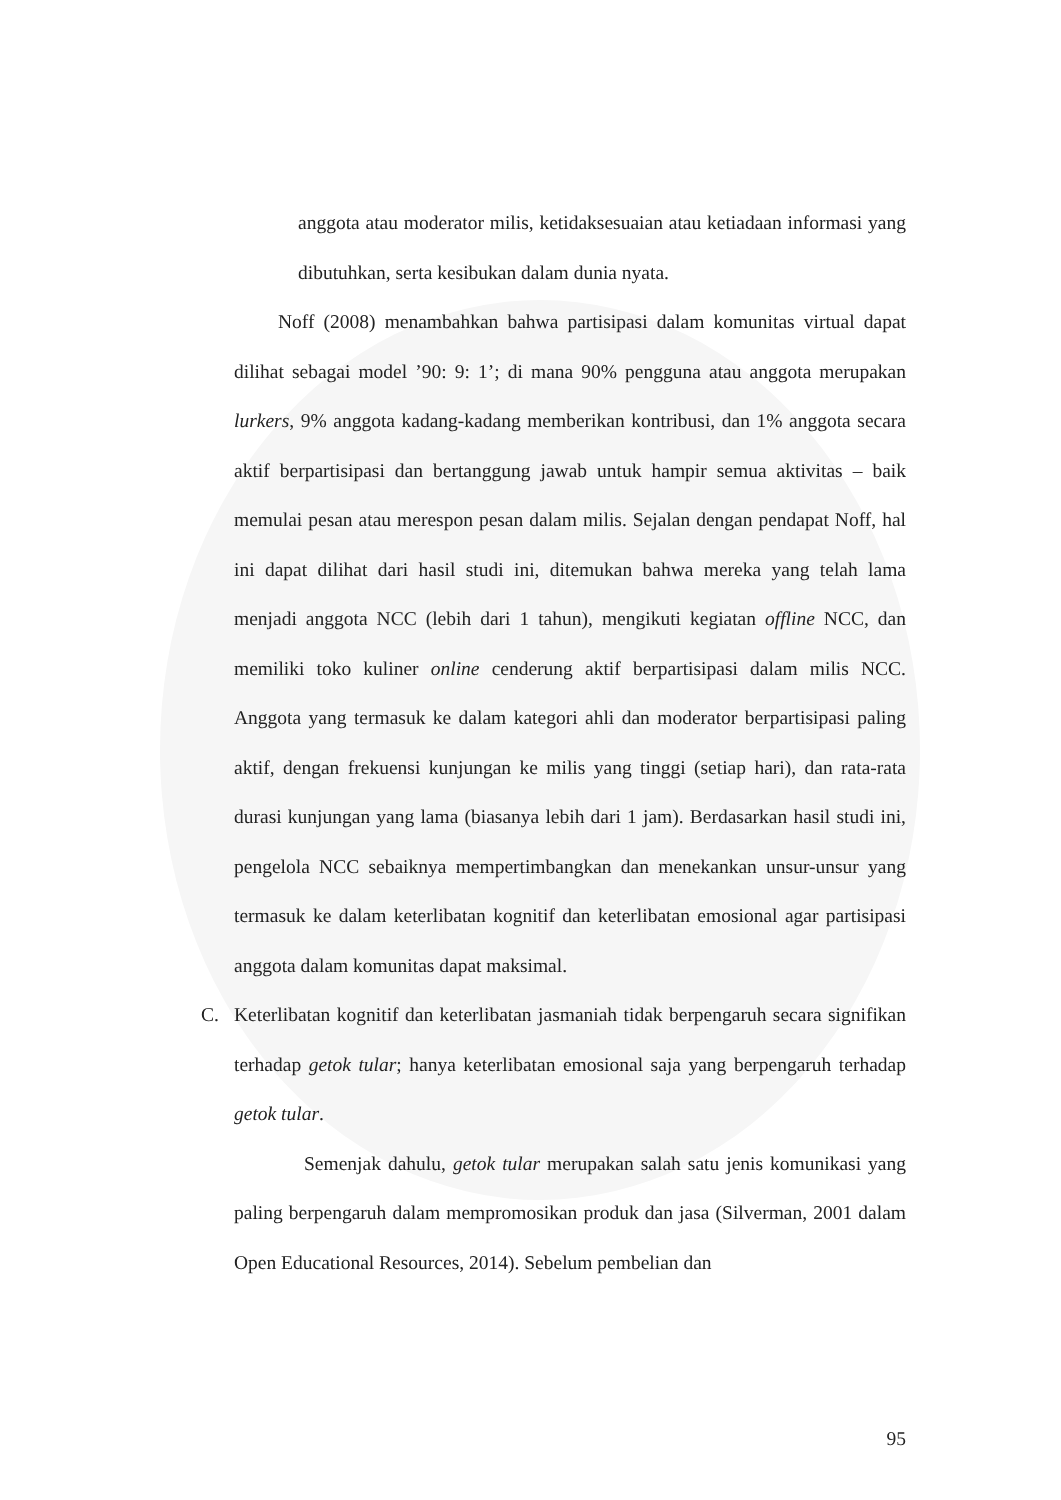anggota atau moderator milis, ketidaksesuaian atau ketiadaan informasi yang dibutuhkan, serta kesibukan dalam dunia nyata.
Noff (2008) menambahkan bahwa partisipasi dalam komunitas virtual dapat dilihat sebagai model ’90: 9: 1’; di mana 90% pengguna atau anggota merupakan lurkers, 9% anggota kadang-kadang memberikan kontribusi, dan 1% anggota secara aktif berpartisipasi dan bertanggung jawab untuk hampir semua aktivitas – baik memulai pesan atau merespon pesan dalam milis. Sejalan dengan pendapat Noff, hal ini dapat dilihat dari hasil studi ini, ditemukan bahwa mereka yang telah lama menjadi anggota NCC (lebih dari 1 tahun), mengikuti kegiatan offline NCC, dan memiliki toko kuliner online cenderung aktif berpartisipasi dalam milis NCC. Anggota yang termasuk ke dalam kategori ahli dan moderator berpartisipasi paling aktif, dengan frekuensi kunjungan ke milis yang tinggi (setiap hari), dan rata-rata durasi kunjungan yang lama (biasanya lebih dari 1 jam). Berdasarkan hasil studi ini, pengelola NCC sebaiknya mempertimbangkan dan menekankan unsur-unsur yang termasuk ke dalam keterlibatan kognitif dan keterlibatan emosional agar partisipasi anggota dalam komunitas dapat maksimal.
C. Keterlibatan kognitif dan keterlibatan jasmaniah tidak berpengaruh secara signifikan terhadap getok tular; hanya keterlibatan emosional saja yang berpengaruh terhadap getok tular.
Semenjak dahulu, getok tular merupakan salah satu jenis komunikasi yang paling berpengaruh dalam mempromosikan produk dan jasa (Silverman, 2001 dalam Open Educational Resources, 2014). Sebelum pembelian dan
95